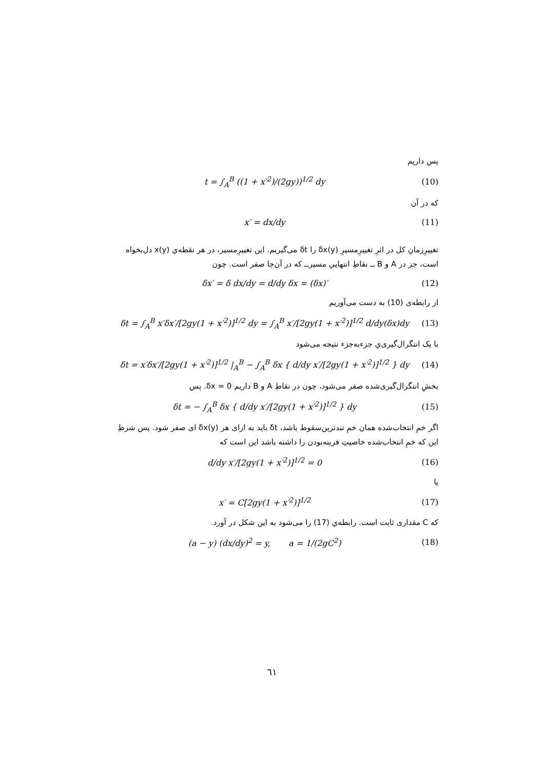پس داریم
t = ∫<sub>A</sub><sup>B</sup> ((1 + x′<sup>2</sup>)/(2gy))<sup>1/2</sup> dy (10)
که در آن
x′ = dx/dy (11)
تغییرِزمانِ کل در اثرِ تغییرِمسیرِ δx(y) را δt می‌گیریم. این تغییرِمسیر، در هر نقطه‌ي x(y) دل‌بخواه است، جز در A و B ــ نقاطِ انتهاییِ مسیرــ که در آن‌جا صفر است. چون
δx′ = δ dx/dy = d/dy δx = (δx)′ (12)
از رابطه‌ی (10) به دست می‌آوریم
δt = ∫<sub>A</sub><sup>B</sup> x′δx′/[2gy(1 + x′<sup>2</sup>)]<sup>1/2</sup> dy = ∫<sub>A</sub><sup>B</sup> x′/[2gy(1 + x′<sup>2</sup>)]<sup>1/2</sup> d/dy(δx)dy (13)
با یک انتگرال‌گیری‌ي جزءبه‌جزء نتیجه می‌شود
δt = x′δx′/[2gy(1 + x′<sup>2</sup>)]<sup>1/2</sup> |<sub>A</sub><sup>B</sup> − ∫<sub>A</sub><sup>B</sup> δx { d/dy x′/[2gy(1 + x′<sup>2</sup>)]<sup>1/2</sup> } dy (14)
بخشِ انتگرال‌گیری‌شده صفر می‌شود، چون در نقاطِ A و B داریم δx = 0. پس
δt = − ∫<sub>A</sub><sup>B</sup> δx { d/dy x′/[2gy(1 + x′<sup>2</sup>)]<sup>1/2</sup> } dy (15)
اگر خمِ انتخاب‌شده همان خمِ تندترین‌سقوط باشد، δt باید به ازای هر δx(y) ای صفر شود. پس شرطِ این که خمِ انتخاب‌شده خاصیتِ فرینه‌بودن را داشته باشد این است که
d/dy x′/[2gy(1 + x′<sup>2</sup>)]<sup>1/2</sup> = 0 (16)
یا
x′ = C[2gy(1 + x′<sup>2</sup>)]<sup>1/2</sup> (17)
که C مقداری ثابت است. رابطه‌ي (17) را می‌شود به این شکل در آورد.
(a − y) (dx/dy)<sup>2</sup> = y, a = 1/(2gC<sup>2</sup>) (18)
٦١